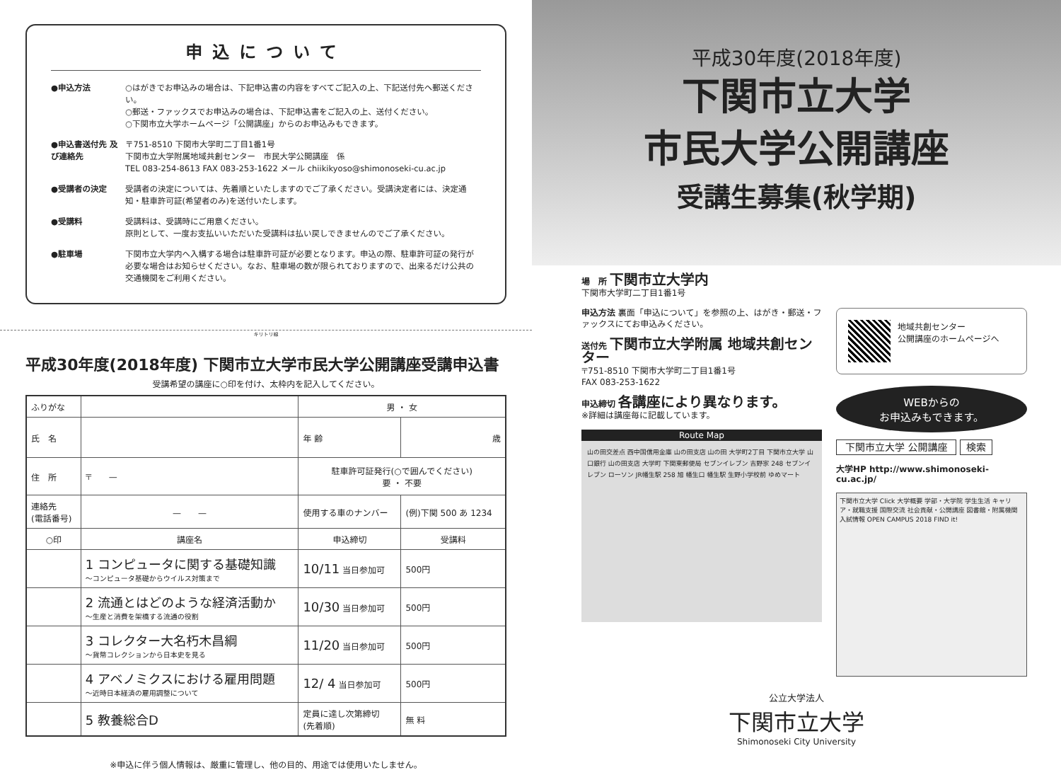申込について
●申込方法 ○はがきでお申込みの場合は、下記申込書の内容をすべてご記入の上、下記送付先へ郵送ください。
○郵送・ファックスでお申込みの場合は、下記申込書をご記入の上、送付ください。
○下関市立大学ホームページ「公開講座」からのお申込みもできます。
●申込書送付先 及び連絡先
〒751-8510 下関市大学町二丁目1番1号
下関市立大学附属地域共創センター　市民大学公開講座　係
TEL 083-254-8613 FAX 083-253-1622 メール chiikikyoso@shimonoseki-cu.ac.jp
●受講者の決定 受講者の決定については、先着順といたしますのでご了承ください。受講決定者には、決定通知・駐車許可証(希望者のみ)を送付いたします。
●受講料 受講料は、受講時にご用意ください。
原則として、一度お支払いいただいた受講料は払い戻しできませんのでご了承ください。
●駐車場 下関市立大学内へ入構する場合は駐車許可証が必要となります。申込の際、駐車許可証の発行が必要な場合はお知らせください。なお、駐車場の数が限られておりますので、出来るだけ公共の交通機関をご利用ください。
キリトリ線
平成30年度(2018年度) 下関市立大学市民大学公開講座受講申込書
受講希望の講座に○印を付け、太枠内を記入してください。
| ふりがな | | | 男 ・ 女 | |
| 氏 名 | | | 年 齢 | 歳 |
| 住 所 | 〒 — | | 駐車許可証発行(○で囲んでください) 要 ・ 不要 | |
| 連絡先 (電話番号) | — — | | 使用する車のナンバー | (例)下関 500 あ 1234 |
| ○印 | 講座名 | 申込締切 | | 受講料 |
| | 1 コンピュータに関する基礎知識 ～コンピュータ基礎からウイルス対策まで | 10/11 当日参加可 | | 500円 |
| | 2 流通とはどのような経済活動か ～生産と消費を架橋する流通の役割 | 10/30 当日参加可 | | 500円 |
| | 3 コレクター大名朽木昌綱 ～貨幣コレクションから日本史を見る | 11/20 当日参加可 | | 500円 |
| | 4 アベノミクスにおける雇用問題 ～近時日本経済の雇用調整について | 12/ 4 当日参加可 | | 500円 |
| | 5 教養総合D | 定員に達し次第締切 (先着順) | | 無 料 |
※申込に伴う個人情報は、厳重に管理し、他の目的、用途では使用いたしません。
平成30年度(2018年度)
下関市立大学
市民大学公開講座
受講生募集(秋学期)
場　所 下関市立大学内
下関市大学町二丁目1番1号
申込方法 裏面「申込について」を参照の上、はがき・郵送・ファックスにてお申込みください。
送付先 下関市立大学附属 地域共創センター
〒751-8510 下関市大学町二丁目1番1号
FAX 083-253-1622
申込締切 各講座により異なります。
※詳細は講座毎に記載しています。
Route Map
山の田交差点 西中国信用金庫 山の田支店 山の田 大学町2丁目 下関市立大学 山口銀行 山の田支店 大学町 下関東郵便局 セブンイレブン 吉野家 248 セブンイレブン ローソン JR幡生駅 258 旭 幡生口 幡生駅 生野小学校前 ゆめマート
地域共創センター
公開講座のホームページへ
WEBからの
お申込みもできます。
下関市立大学 公開講座 検索
大学HP http://www.shimonoseki-cu.ac.jp/
下関市立大学 Click 大学概要 学部・大学院 学生生活 キャリア・就職支援 国際交流 社会貢献・公開講座 図書館・附属機関 入試情報 OPEN CAMPUS 2018 FIND it!
公立大学法人
下関市立大学
Shimonoseki City University